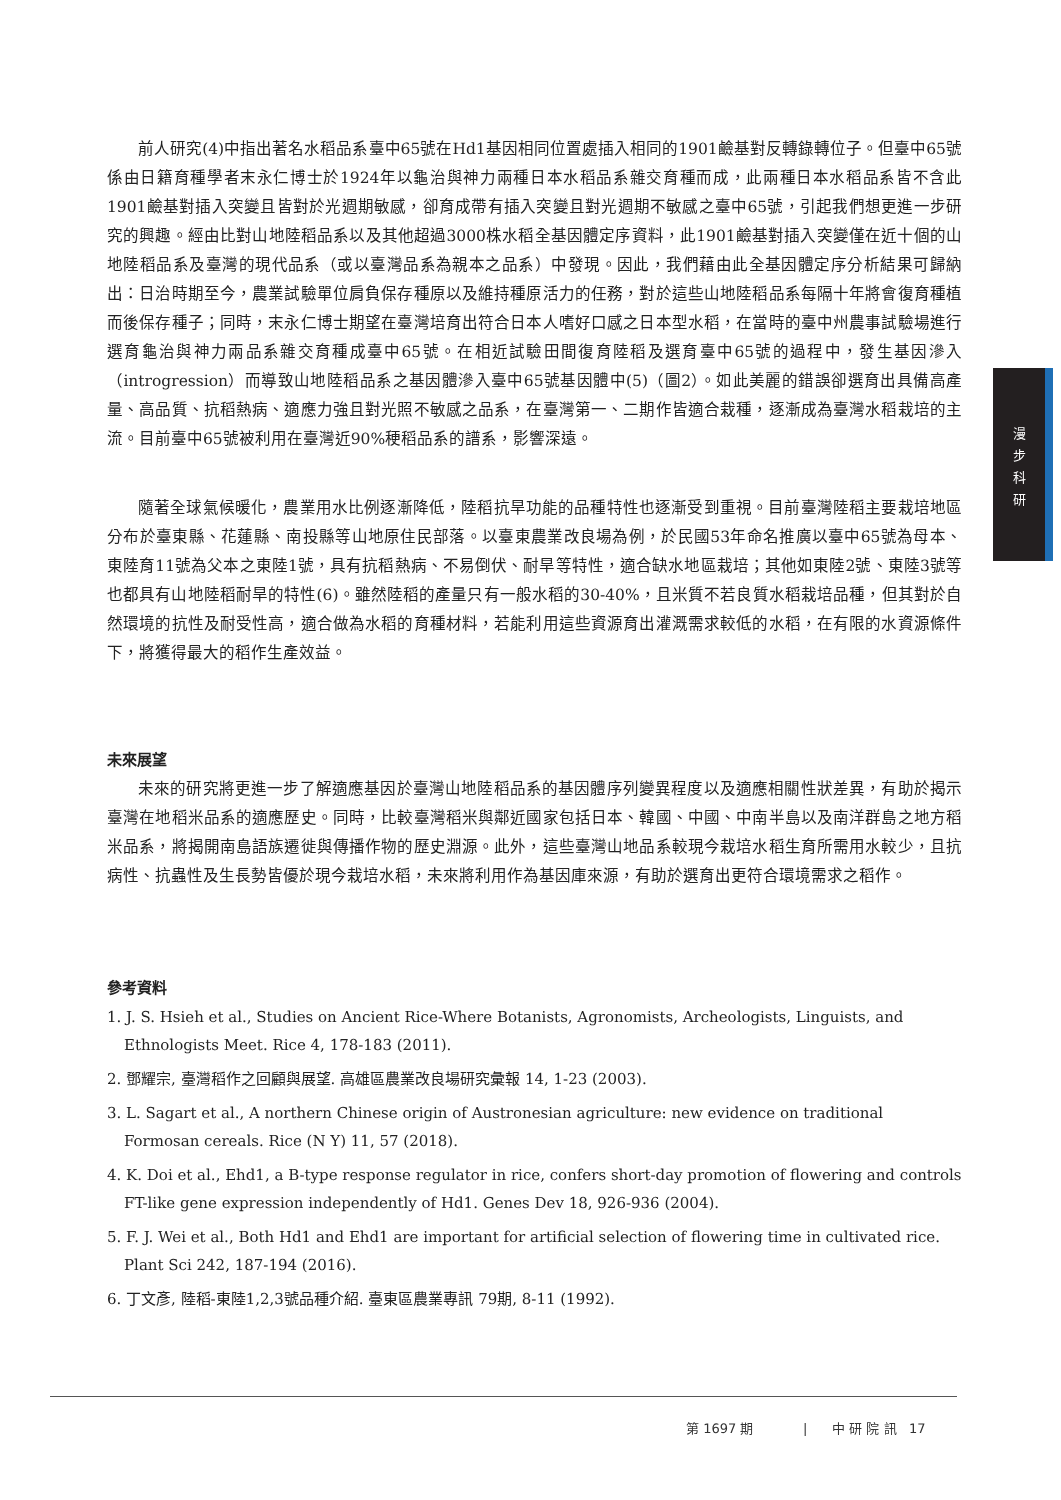前人研究(4)中指出著名水稻品系臺中65號在Hd1基因相同位置處插入相同的1901鹼基對反轉錄轉位子。但臺中65號係由日籍育種學者末永仁博士於1924年以龜治與神力兩種日本水稻品系雜交育種而成，此兩種日本水稻品系皆不含此1901鹼基對插入突變且皆對於光週期敏感，卻育成帶有插入突變且對光週期不敏感之臺中65號，引起我們想更進一步研究的興趣。經由比對山地陸稻品系以及其他超過3000株水稻全基因體定序資料，此1901鹼基對插入突變僅在近十個的山地陸稻品系及臺灣的現代品系（或以臺灣品系為親本之品系）中發現。因此，我們藉由此全基因體定序分析結果可歸納出：日治時期至今，農業試驗單位肩負保存種原以及維持種原活力的任務，對於這些山地陸稻品系每隔十年將會復育種植而後保存種子；同時，末永仁博士期望在臺灣培育出符合日本人嗜好口感之日本型水稻，在當時的臺中州農事試驗場進行選育龜治與神力兩品系雜交育種成臺中65號。在相近試驗田間復育陸稻及選育臺中65號的過程中，發生基因滲入（introgression）而導致山地陸稻品系之基因體滲入臺中65號基因體中(5)（圖2）。如此美麗的錯誤卻選育出具備高產量、高品質、抗稻熱病、適應力強且對光照不敏感之品系，在臺灣第一、二期作皆適合栽種，逐漸成為臺灣水稻栽培的主流。目前臺中65號被利用在臺灣近90%稉稻品系的譜系，影響深遠。
隨著全球氣候暖化，農業用水比例逐漸降低，陸稻抗旱功能的品種特性也逐漸受到重視。目前臺灣陸稻主要栽培地區分布於臺東縣、花蓮縣、南投縣等山地原住民部落。以臺東農業改良場為例，於民國53年命名推廣以臺中65號為母本、東陸育11號為父本之東陸1號，具有抗稻熱病、不易倒伏、耐旱等特性，適合缺水地區栽培；其他如東陸2號、東陸3號等也都具有山地陸稻耐旱的特性(6)。雖然陸稻的產量只有一般水稻的30-40%，且米質不若良質水稻栽培品種，但其對於自然環境的抗性及耐受性高，適合做為水稻的育種材料，若能利用這些資源育出灌溉需求較低的水稻，在有限的水資源條件下，將獲得最大的稻作生產效益。
未來展望
未來的研究將更進一步了解適應基因於臺灣山地陸稻品系的基因體序列變異程度以及適應相關性狀差異，有助於揭示臺灣在地稻米品系的適應歷史。同時，比較臺灣稻米與鄰近國家包括日本、韓國、中國、中南半島以及南洋群島之地方稻米品系，將揭開南島語族遷徙與傳播作物的歷史淵源。此外，這些臺灣山地品系較現今栽培水稻生育所需用水較少，且抗病性、抗蟲性及生長勢皆優於現今栽培水稻，未來將利用作為基因庫來源，有助於選育出更符合環境需求之稻作。
參考資料
1. J. S. Hsieh et al., Studies on Ancient Rice-Where Botanists, Agronomists, Archeologists, Linguists, and Ethnologists Meet. Rice 4, 178-183 (2011).
2. 鄧耀宗, 臺灣稻作之回顧與展望. 高雄區農業改良場研究彙報 14, 1-23 (2003).
3. L. Sagart et al., A northern Chinese origin of Austronesian agriculture: new evidence on traditional Formosan cereals. Rice (N Y) 11, 57 (2018).
4. K. Doi et al., Ehd1, a B-type response regulator in rice, confers short-day promotion of flowering and controls FT-like gene expression independently of Hd1. Genes Dev 18, 926-936 (2004).
5. F. J. Wei et al., Both Hd1 and Ehd1 are important for artificial selection of flowering time in cultivated rice. Plant Sci 242, 187-194 (2016).
6. 丁文彥, 陸稻-東陸1,2,3號品種介紹. 臺東區農業專訊 79期, 8-11 (1992).
漫
步
科
研
第 1697 期 | 中 研 院 訊 17